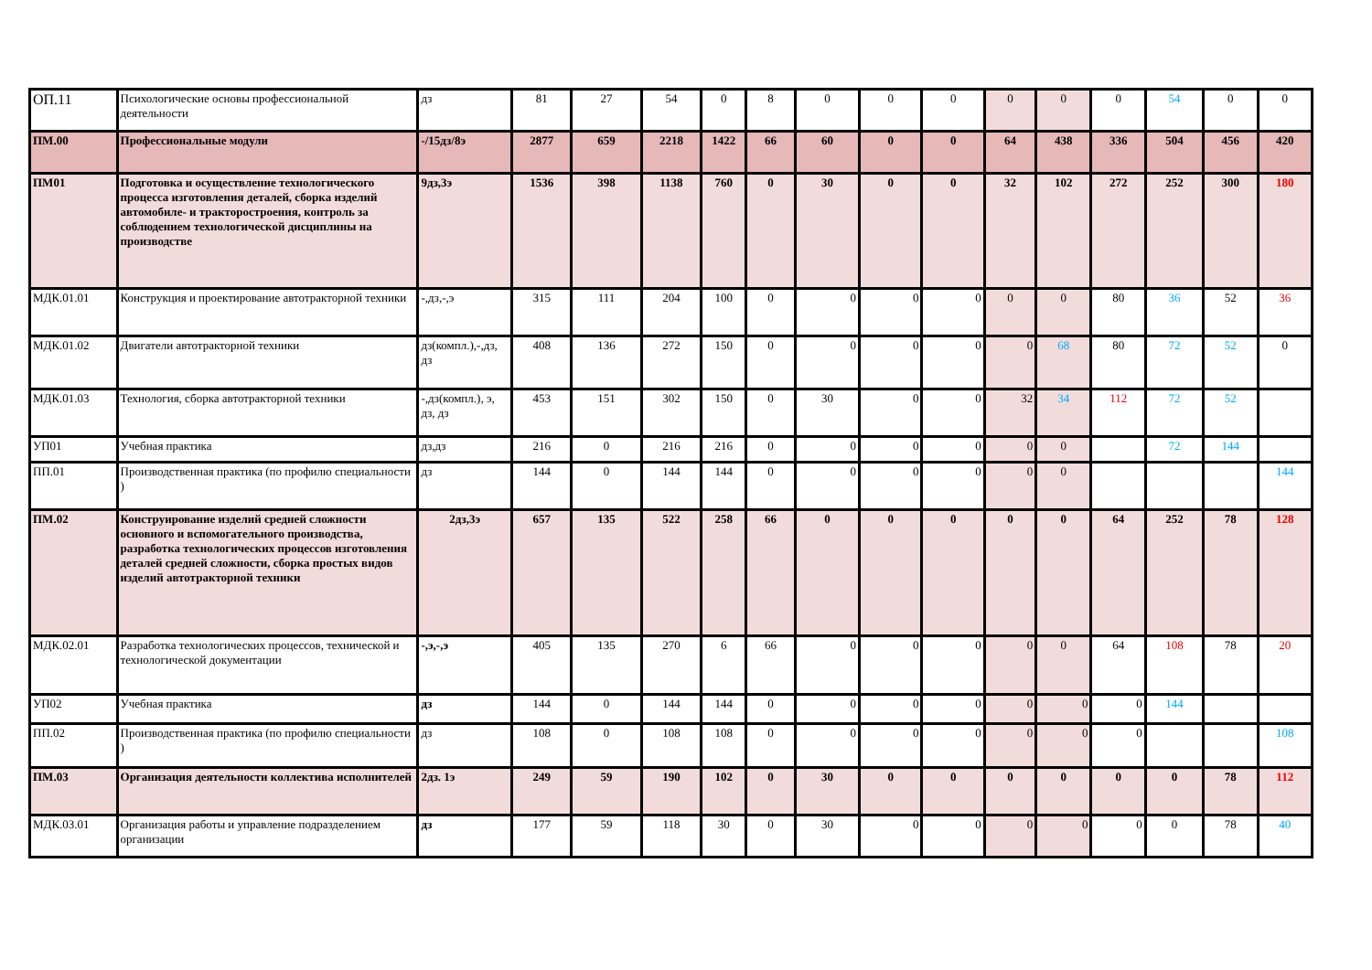| ОП.11 | Психологические основы профессиональной деятельности | дз | 81 | 27 | 54 | 0 | 8 | 0 | 0 | 0 | 0 | 0 | 0 | 54 | 0 | 0 |
| ПМ.00 | Профессиональные модули | -/15дз/8э | 2877 | 659 | 2218 | 1422 | 66 | 60 | 0 | 0 | 64 | 438 | 336 | 504 | 456 | 420 |
| ПМ01 | Подготовка и осуществление технологического процесса изготовления деталей, сборка изделий автомобиле- и тракторостроения, контроль за соблюдением технологической дисциплины на производстве | 9дз,3э | 1536 | 398 | 1138 | 760 | 0 | 30 | 0 | 0 | 32 | 102 | 272 | 252 | 300 | 180 |
| МДК.01.01 | Конструкция и проектирование автотракторной техники | -,дз,-,э | 315 | 111 | 204 | 100 | 0 | 0 | 0 | 0 | 0 | 0 | 80 | 36 | 52 | 36 |
| МДК.01.02 | Двигатели автотракторной техники | дз(компл.),-,дз, дз | 408 | 136 | 272 | 150 | 0 | 0 | 0 | 0 | 0 | 68 | 80 | 72 | 52 | 0 |
| МДК.01.03 | Технология, сборка автотракторной техники | -,дз(компл.), э, дз, дз | 453 | 151 | 302 | 150 | 0 | 30 | 0 | 0 | 32 | 34 | 112 | 72 | 52 | |
| УП01 | Учебная практика | дз,дз | 216 | 0 | 216 | 216 | 0 | 0 | 0 | 0 | 0 | 0 | | 72 | 144 | |
| ПП.01 | Производственная практика (по профилю специальности ) | дз | 144 | 0 | 144 | 144 | 0 | 0 | 0 | 0 | 0 | 0 | | | | 144 |
| ПМ.02 | Конструирование изделий средней сложности основного и вспомогательного производства, разработка технологических процессов изготовления деталей средней сложности, сборка простых видов изделий автотракторной техники | 2дз,3э | 657 | 135 | 522 | 258 | 66 | 0 | 0 | 0 | 0 | 0 | 64 | 252 | 78 | 128 |
| МДК.02.01 | Разработка технологических процессов, технической и технологической документации | -,э,-,э | 405 | 135 | 270 | 6 | 66 | 0 | 0 | 0 | 0 | 0 | 64 | 108 | 78 | 20 |
| УП02 | Учебная практика | дз | 144 | 0 | 144 | 144 | 0 | 0 | 0 | 0 | 0 | 0 | 0 | 144 | | |
| ПП.02 | Производственная практика (по профилю специальности ) | дз | 108 | 0 | 108 | 108 | 0 | 0 | 0 | 0 | 0 | 0 | 0 | | | 108 |
| ПМ.03 | Организация деятельности коллектива исполнителей | 2дз. 1э | 249 | 59 | 190 | 102 | 0 | 30 | 0 | 0 | 0 | 0 | 0 | 0 | 78 | 112 |
| МДК.03.01 | Организация работы и управление подразделением организации | дз | 177 | 59 | 118 | 30 | 0 | 30 | 0 | 0 | 0 | 0 | 0 | 0 | 78 | 40 |